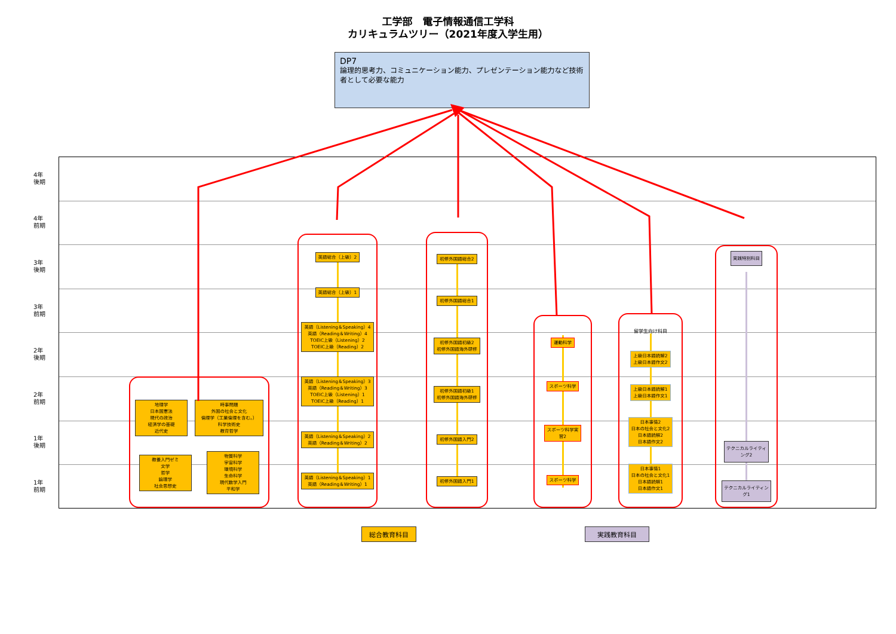工学部　電子情報通信工学科
カリキュラムツリー（2021年度入学生用）
DP7
論理的思考力、コミュニケーション能力、プレゼンテーション能力など技術者として必要な能力
4年
後期
4年
前期
3年
後期
3年
前期
2年
後期
2年
前期
1年
後期
1年
前期
地理学
日本国憲法
現代の政治
経済学の基礎
近代史
時事問題
外国の社会と文化
倫理学（工業倫理を含む。）
科学技術史
教育哲学
教養入門ゼミ
文学
哲学
論理学
社会思想史
物質科学
宇宙科学
環境科学
生命科学
現代数学入門
平和学
英語総合（上級）2
英語総合（上級）1
英語（Listening＆Speaking）4
英語（Reading＆Writing）4
TOEIC上級（Listening）2
TOEIC上級（Reading）2
英語（Listening＆Speaking）3
英語（Reading＆Writing）3
TOEIC上級（Listening）1
TOEIC上級（Reading）1
英語（Listening＆Speaking）2
英語（Reading＆Writing）2
英語（Listening＆Speaking）1
英語（Reading＆Writing）1
初修外国語総合2
初修外国語総合1
初修外国語初級2
初修外国語海外研修
初修外国語初級1
初修外国語海外研修
初修外国語入門2
初修外国語入門1
運動科学
スポーツ科学
スポーツ科学実
習2
スポーツ科学
留学生向け科目
上級日本語読解2
上級日本語作文2
上級日本語読解1
上級日本語作文1
日本事情2
日本の社会と文化2
日本語読解2
日本語作文2
日本事情1
日本の社会と文化1
日本語読解1
日本語作文1
実践特別科目
テクニカルライティ
ング2
テクニカルライティン
グ1
総合教育科目 実践教育科目